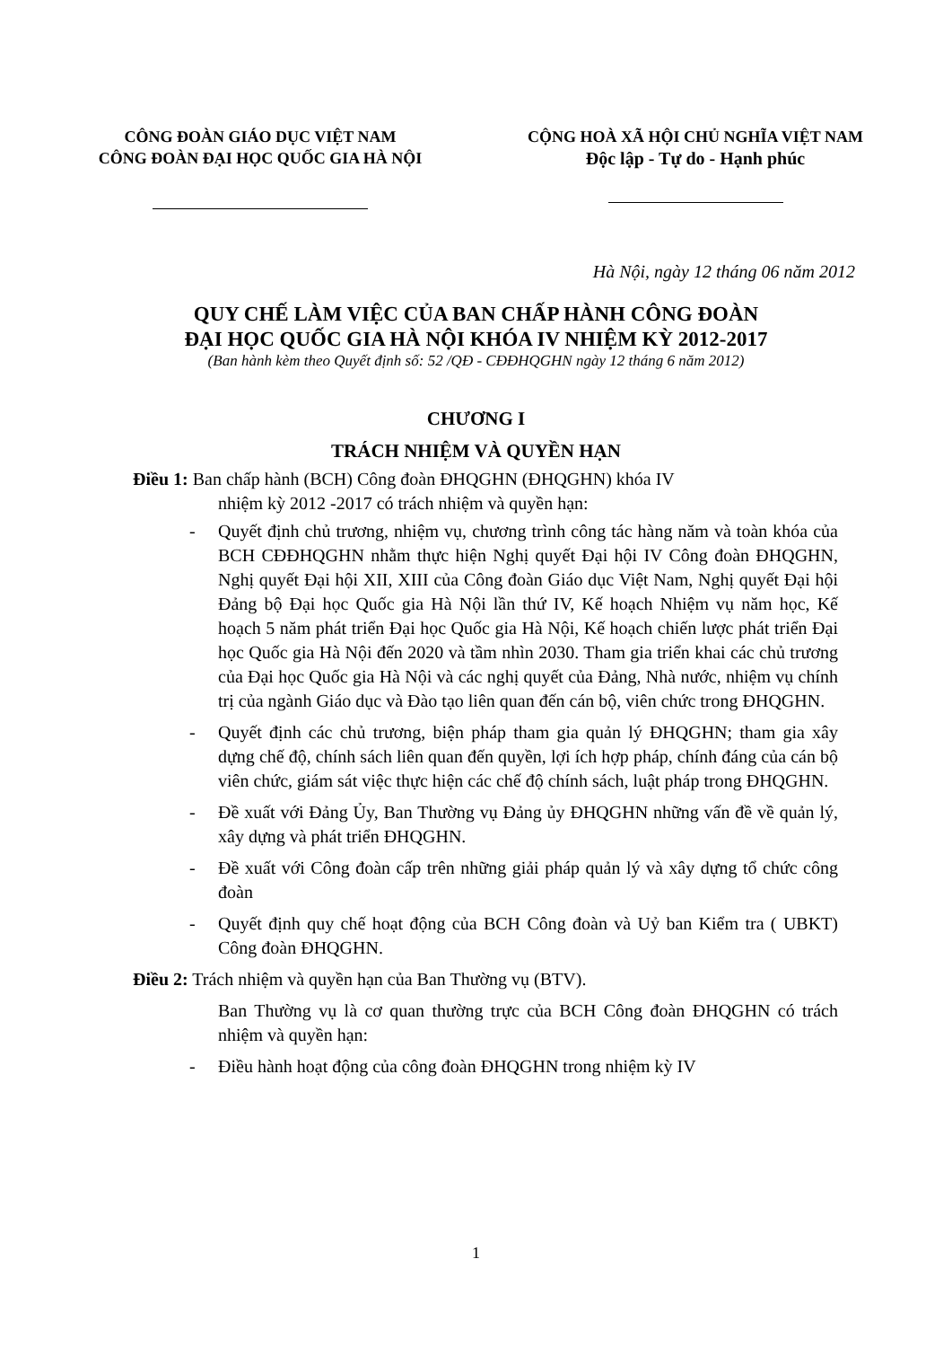CÔNG ĐOÀN GIÁO DỤC VIỆT NAM
CÔNG ĐOÀN ĐẠI HỌC QUỐC GIA HÀ NỘI
CỘNG HOÀ XÃ HỘI CHỦ NGHĨA VIỆT NAM
Độc lập - Tự do - Hạnh phúc
Hà Nội, ngày 12 tháng 06 năm 2012
QUY CHẾ LÀM VIỆC CỦA BAN CHẤP HÀNH CÔNG ĐOÀN
ĐẠI HỌC QUỐC GIA HÀ NỘI KHÓA IV NHIỆM KỲ 2012-2017
(Ban hành kèm theo Quyết định số: 52 /QĐ - CĐĐHQGHN ngày 12 tháng 6 năm 2012)
CHƯƠNG I
TRÁCH NHIỆM VÀ QUYỀN HẠN
Điều 1: Ban chấp hành (BCH) Công đoàn ĐHQGHN (ĐHQGHN) khóa IV
nhiệm kỳ 2012 -2017 có trách nhiệm và quyền hạn:
- Quyết định chủ trương, nhiệm vụ, chương trình công tác hàng năm và toàn khóa của BCH CĐĐHQGHN nhằm thực hiện Nghị quyết Đại hội IV Công đoàn ĐHQGHN, Nghị quyết Đại hội XII, XIII của Công đoàn Giáo dục Việt Nam, Nghị quyết Đại hội Đảng bộ Đại học Quốc gia Hà Nội lần thứ IV, Kế hoạch Nhiệm vụ năm học, Kế hoạch 5 năm phát triển Đại học Quốc gia Hà Nội, Kế hoạch chiến lược phát triển Đại học Quốc gia Hà Nội đến 2020 và tầm nhìn 2030. Tham gia triển khai các chủ trương của Đại học Quốc gia Hà Nội và các nghị quyết của Đảng, Nhà nước, nhiệm vụ chính trị của ngành Giáo dục và Đào tạo liên quan đến cán bộ, viên chức trong ĐHQGHN.
- Quyết định các chủ trương, biện pháp tham gia quản lý ĐHQGHN; tham gia xây dựng chế độ, chính sách liên quan đến quyền, lợi ích hợp pháp, chính đáng của cán bộ viên chức, giám sát việc thực hiện các chế độ chính sách, luật pháp trong ĐHQGHN.
- Đề xuất với Đảng Ủy, Ban Thường vụ Đảng ủy ĐHQGHN những vấn đề về quản lý, xây dựng và phát triển ĐHQGHN.
- Đề xuất với Công đoàn cấp trên những giải pháp quản lý và xây dựng tổ chức công đoàn
- Quyết định quy chế hoạt động của BCH Công đoàn và Uỷ ban Kiểm tra ( UBKT) Công đoàn ĐHQGHN.
Điều 2: Trách nhiệm và quyền hạn của Ban Thường vụ (BTV).
Ban Thường vụ là cơ quan thường trực của BCH Công đoàn ĐHQGHN có trách nhiệm và quyền hạn:
- Điều hành hoạt động của công đoàn ĐHQGHN trong nhiệm kỳ IV
1